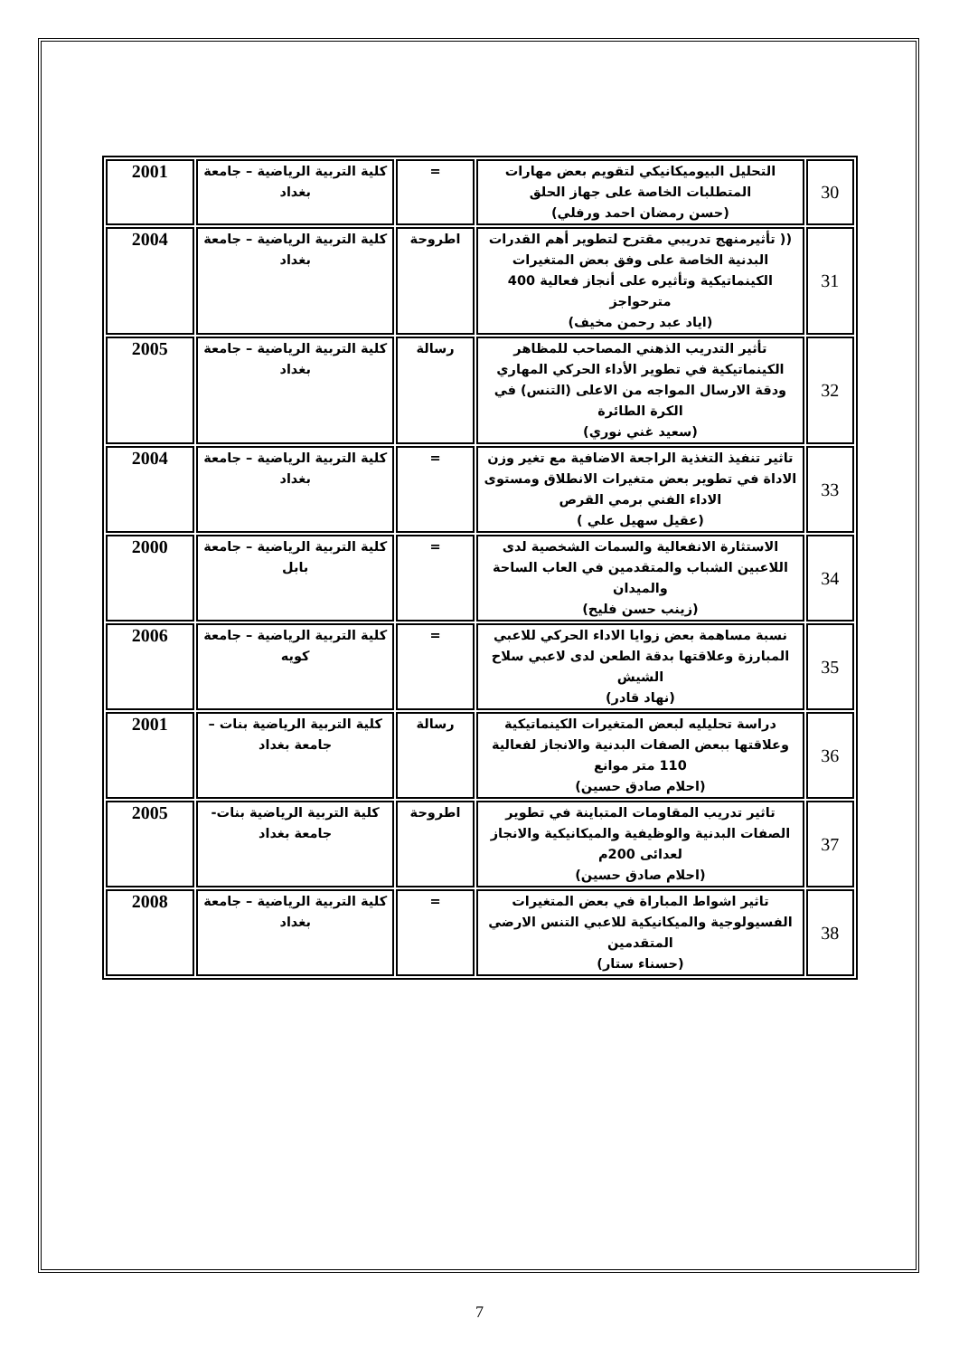| 30 | التحليل البيوميكانيكي لتقويم بعض مهارات المتطلبات الخاصة على جهاز الحلق (حسن رمضان احمد ورفلي) | = | كلية التربية الرياضية – جامعة بغداد | 2001 |
| 31 | (( تأثيرمنهج تدريبي مقترح لتطوير أهم القدرات البدنية الخاصة على وفق بعض المتغيرات الكينماتيكية وتأثيره على أنجاز فعالية 400 مترحواجز (اياد عبد رحمن مخيف) | اطروحة | كلية التربية الرياضية – جامعة بغداد | 2004 |
| 32 | تأثير التدريب الذهني المصاحب للمظاهر الكينماتيكية في تطوير الأداء الحركي المهاري ودقة الارسال المواجه من الاعلى (التنس) في الكرة الطائرة (سعيد غني نوري) | رسالة | كلية التربية الرياضية – جامعة بغداد | 2005 |
| 33 | تاثير تنفيذ التغذية الراجعة الاضافية مع تغير وزن الاداة في تطوير بعض متغيرات الانطلاق ومستوى الاداء الفني برمي القرص (عقيل سهيل علي ) | = | كلية التربية الرياضية – جامعة بغداد | 2004 |
| 34 | الاستثارة الانفعالية والسمات الشخصية لدى اللاعبين الشباب والمتقدمين في العاب الساحة والميدان (زينب حسن فليح) | = | كلية التربية الرياضية – جامعة بابل | 2000 |
| 35 | نسبة مساهمة بعض زوايا الاداء الحركي للاعبي المبارزة وعلاقتها بدقة الطعن لدى لاعبي سلاح الشيش (نهاد قادر) | = | كلية التربية الرياضية – جامعة كويه | 2006 |
| 36 | دراسة تحليليه لبعض المتغيرات الكينماتيكية وعلاقتها ببعض الصفات البدنية والانجاز لفعالية 110 متر موانع (احلام صادق حسين) | رسالة | كلية التربية الرياضية بنات –جامعة بغداد | 2001 |
| 37 | تاثير تدريب المقاومات المتباينة في تطوير الصفات البدنية والوظيفية والميكانيكية والانجاز لعدائى 200م (احلام صادق حسين) | اطروحة | كلية التربية الرياضية بنات-جامعة بغداد | 2005 |
| 38 | تاثير اشواط المباراة في بعض المتغيرات الفسيولوجية والميكانيكية للاعبي التنس الارضي المتقدمين (حسناء ستار) | = | كلية التربية الرياضية – جامعة بغداد | 2008 |
7